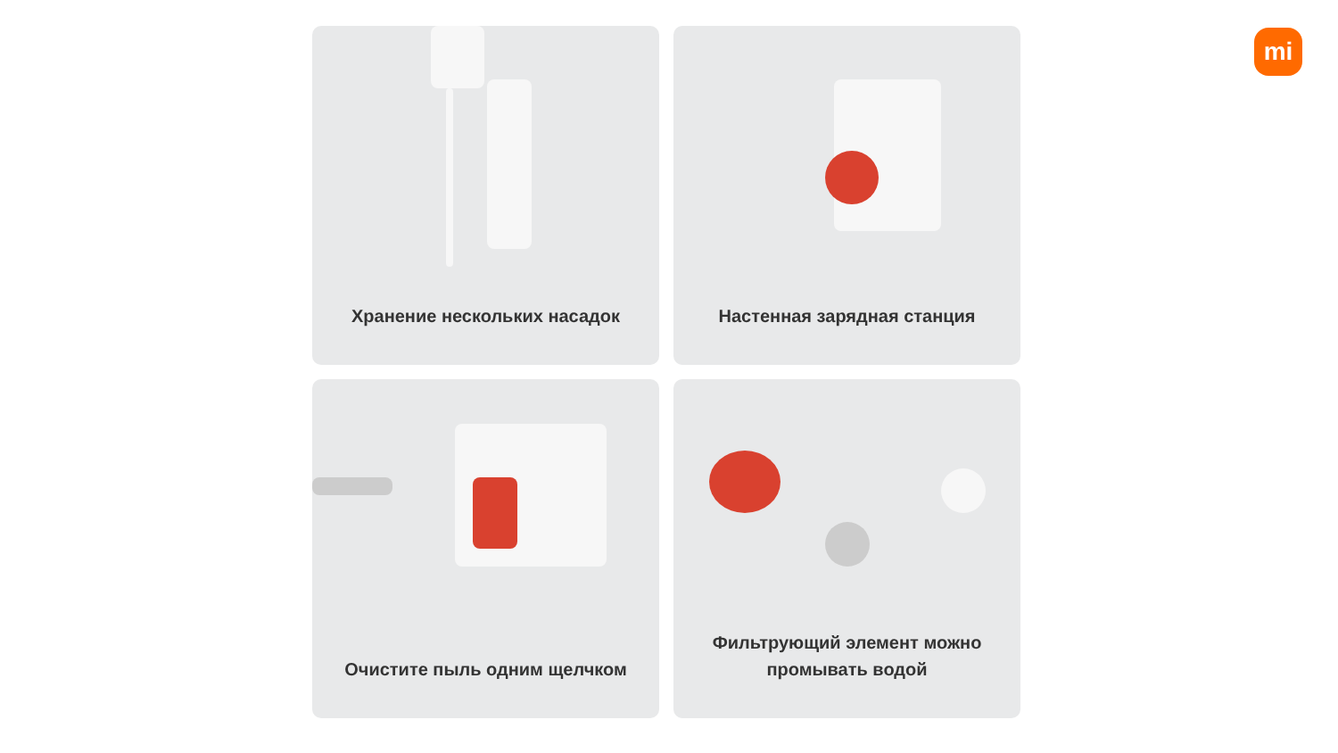mi
Хранение нескольких насадок
Настенная зарядная станция
Очистите пыль одним щелчком
Фильтрующий элемент можно
промывать водой